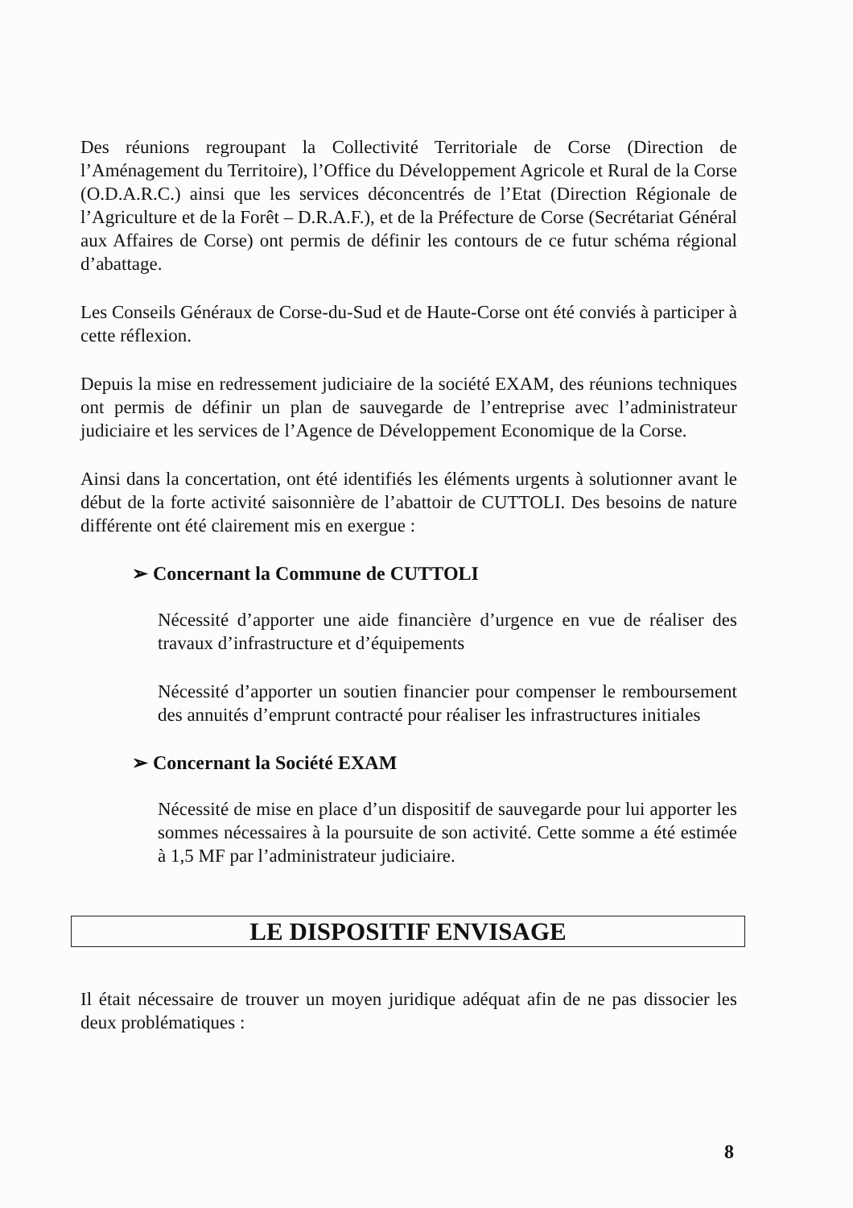Des réunions regroupant la Collectivité Territoriale de Corse (Direction de l’Aménagement du Territoire), l’Office du Développement Agricole et Rural de la Corse (O.D.A.R.C.) ainsi que les services déconcentrés de l’Etat (Direction Régionale de l’Agriculture et de la Forêt – D.R.A.F.), et de la Préfecture de Corse (Secrétariat Général aux Affaires de Corse) ont permis de définir les contours de ce futur schéma régional d’abattage.
Les Conseils Généraux de Corse-du-Sud et de Haute-Corse ont été conviés à participer à cette réflexion.
Depuis la mise en redressement judiciaire de la société EXAM, des réunions techniques ont permis de définir un plan de sauvegarde de l’entreprise avec l’administrateur judiciaire et les services de l’Agence de Développement Economique de la Corse.
Ainsi dans la concertation, ont été identifiés les éléments urgents à solutionner avant le début de la forte activité saisonnière de l’abattoir de CUTTOLI. Des besoins de nature différente ont été clairement mis en exergue :
➢ Concernant la Commune de CUTTOLI
Nécessité d’apporter une aide financière d’urgence en vue de réaliser des travaux d’infrastructure et d’équipements
Nécessité d’apporter un soutien financier pour compenser le remboursement des annuités d’emprunt contracté pour réaliser les infrastructures initiales
➢ Concernant la Société EXAM
Nécessité de mise en place d’un dispositif de sauvegarde pour lui apporter les sommes nécessaires à la poursuite de son activité. Cette somme a été estimée à 1,5 MF par l’administrateur judiciaire.
LE DISPOSITIF ENVISAGE
Il était nécessaire de trouver un moyen juridique adéquat afin de ne pas dissocier les deux problématiques :
8